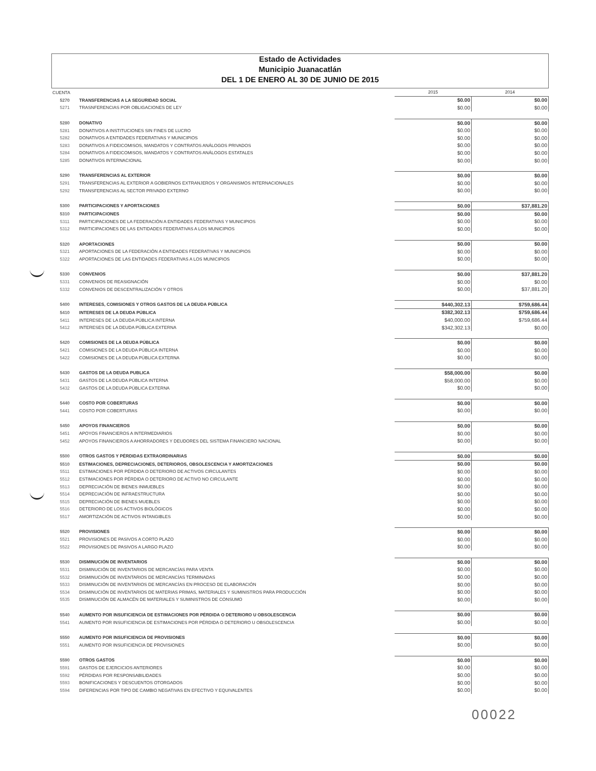Estado de Actividades
Municipio Juanacatlán
DEL 1 DE ENERO AL 30 DE JUNIO DE 2015
| CUENTA | | 2015 | 2014 |
| --- | --- | --- | --- |
| 5270 | TRANSFERENCIAS A LA SEGURIDAD SOCIAL | $0.00 | $0.00 |
| 5271 | TRASNFERENCIAS POR OBLIGACIONES DE LEY | $0.00 | $0.00 |
| 5280 | DONATIVO | $0.00 | $0.00 |
| 5281 | DONATIVOS A INSTITUCIONES SIN FINES DE LUCRO | $0.00 | $0.00 |
| 5282 | DONATIVOS A ENTIDADES FEDERATIVAS Y MUNICIPIOS | $0.00 | $0.00 |
| 5283 | DONATIVOS A FIDEICOMISOS, MANDATOS Y CONTRATOS ANÁLOGOS PRIVADOS | $0.00 | $0.00 |
| 5284 | DONATIVOS A FIDEICOMISOS, MANDATOS Y CONTRATOS ANÁLOGOS ESTATALES | $0.00 | $0.00 |
| 5285 | DONATIVOS INTERNACIONAL | $0.00 | $0.00 |
| 5290 | TRANSFERENCIAS AL EXTERIOR | $0.00 | $0.00 |
| 5291 | TRANSFERENCIAS AL EXTERIOR A GOBIERNOS EXTRANJEROS Y ORGANISMOS INTERNACIONALES | $0.00 | $0.00 |
| 5292 | TRANSFERENCIAS AL SECTOR PRIVADO EXTERNO | $0.00 | $0.00 |
| 5300 | PARTICIPACIONES Y APORTACIONES | $0.00 | $37,881.20 |
| 5310 | PARTICIPACIONES | $0.00 | $0.00 |
| 5311 | PARTICIPACIONES DE LA FEDERACIÓN A ENTIDADES FEDERATIVAS Y MUNICIPIOS | $0.00 | $0.00 |
| 5312 | PARTICIPACIONES DE LAS ENTIDADES FEDERATIVAS A LOS MUNICIPIOS | $0.00 | $0.00 |
| 5320 | APORTACIONES | $0.00 | $0.00 |
| 5321 | APORTACIONES DE LA FEDERACIÓN A ENTIDADES FEDERATIVAS Y MUNICIPIOS | $0.00 | $0.00 |
| 5322 | APORTACIONES DE LAS ENTIDADES FEDERATIVAS A LOS MUNICIPIOS | $0.00 | $0.00 |
| 5330 | CONVENIOS | $0.00 | $37,881.20 |
| 5331 | CONVENIOS DE REASIGNACIÓN | $0.00 | $0.00 |
| 5332 | CONVENIOS DE DESCENTRALIZACIÓN Y OTROS | $0.00 | $37,881.20 |
| 5400 | INTERESES, COMISIONES Y OTROS GASTOS DE LA DEUDA PÚBLICA | $440,302.13 | $759,686.44 |
| 5410 | INTERESES DE LA DEUDA PÚBLICA | $382,302.13 | $759,686.44 |
| 5411 | INTERESES DE LA DEUDA PÚBLICA INTERNA | $40,000.00 | $759,686.44 |
| 5412 | INTERESES DE LA DEUDA PÚBLICA EXTERNA | $342,302.13 | $0.00 |
| 5420 | COMISIONES DE LA DEUDA PÚBLICA | $0.00 | $0.00 |
| 5421 | COMISIONES DE LA DEUDA PÚBLICA INTERNA | $0.00 | $0.00 |
| 5422 | COMISIONES DE LA DEUDA PÚBLICA EXTERNA | $0.00 | $0.00 |
| 5430 | GASTOS DE LA DEUDA PUBLICA | $58,000.00 | $0.00 |
| 5431 | GASTOS DE LA DEUDA PÚBLICA INTERNA | $58,000.00 | $0.00 |
| 5432 | GASTOS DE LA DEUDA PÚBLICA EXTERNA | $0.00 | $0.00 |
| 5440 | COSTO POR COBERTURAS | $0.00 | $0.00 |
| 5441 | COSTO POR COBERTURAS | $0.00 | $0.00 |
| 5450 | APOYOS FINANCIEROS | $0.00 | $0.00 |
| 5451 | APOYOS FINANCIEROS A INTERMEDIARIOS | $0.00 | $0.00 |
| 5452 | APOYOS FINANCIEROS A AHORRADORES Y DEUDORES DEL SISTEMA FINANCIERO NACIONAL | $0.00 | $0.00 |
| 5500 | OTROS GASTOS Y PÉRDIDAS EXTRAORDINARIAS | $0.00 | $0.00 |
| 5510 | ESTIMACIONES, DEPRECIACIONES, DETERIOROS, OBSOLESCENCIA Y AMORTIZACIONES | $0.00 | $0.00 |
| 5511 | ESTIMACIONES POR PÉRDIDA O DETERIORO DE ACTIVOS CIRCULANTES | $0.00 | $0.00 |
| 5512 | ESTIMACIONES POR PÉRDIDA O DETERIORO DE ACTIVO NO CIRCULANTE | $0.00 | $0.00 |
| 5513 | DEPRECIACIÓN DE BIENES INMUEBLES | $0.00 | $0.00 |
| 5514 | DEPRECIACIÓN DE INFRAESTRUCTURA | $0.00 | $0.00 |
| 5515 | DEPRECIACIÓN DE BIENES MUEBLES | $0.00 | $0.00 |
| 5516 | DETERIORO DE LOS ACTIVOS BIOLÓGICOS | $0.00 | $0.00 |
| 5517 | AMORTIZACIÓN DE ACTIVOS INTANGIBLES | $0.00 | $0.00 |
| 5520 | PROVISIONES | $0.00 | $0.00 |
| 5521 | PROVISIONES DE PASIVOS A CORTO PLAZO | $0.00 | $0.00 |
| 5522 | PROVISIONES DE PASIVOS A LARGO PLAZO | $0.00 | $0.00 |
| 5530 | DISMINUCIÓN DE INVENTARIOS | $0.00 | $0.00 |
| 5531 | DISMINUCIÓN DE INVENTARIOS DE MERCANCÍAS PARA VENTA | $0.00 | $0.00 |
| 5532 | DISMINUCIÓN DE INVENTARIOS DE MERCANCÍAS TERMINADAS | $0.00 | $0.00 |
| 5533 | DISMINUCIÓN DE INVENTARIOS DE MERCANCÍAS EN PROCESO DE ELABORACIÓN | $0.00 | $0.00 |
| 5534 | DISMINUCIÓN DE INVENTARIOS DE MATERIAS PRIMAS, MATERIALES Y SUMINISTROS PARA PRODUCCIÓN | $0.00 | $0.00 |
| 5535 | DISMINUCIÓN DE ALMACÉN DE MATERIALES Y SUMINISTROS DE CONSUMO | $0.00 | $0.00 |
| 5540 | AUMENTO POR INSUFICIENCIA DE ESTIMACIONES POR PÉRDIDA O DETERIORO U OBSOLESCENCIA | $0.00 | $0.00 |
| 5541 | AUMENTO POR INSUFICIENCIA DE ESTIMACIONES POR PÉRDIDA O DETERIORO U OBSOLESCENCIA | $0.00 | $0.00 |
| 5550 | AUMENTO POR INSUFICIENCIA DE PROVISIONES | $0.00 | $0.00 |
| 5551 | AUMENTO POR INSUFICIENCIA DE PROVISIONES | $0.00 | $0.00 |
| 5590 | OTROS GASTOS | $0.00 | $0.00 |
| 5591 | GASTOS DE EJERCICIOS ANTERIORES | $0.00 | $0.00 |
| 5592 | PÉRDIDAS POR RESPONSABILIDADES | $0.00 | $0.00 |
| 5593 | BONIFICACIONES Y DESCUENTOS OTORGADOS | $0.00 | $0.00 |
| 5594 | DIFERENCIAS POR TIPO DE CAMBIO NEGATIVAS EN EFECTIVO Y EQUIVALENTES | $0.00 | $0.00 |
00022